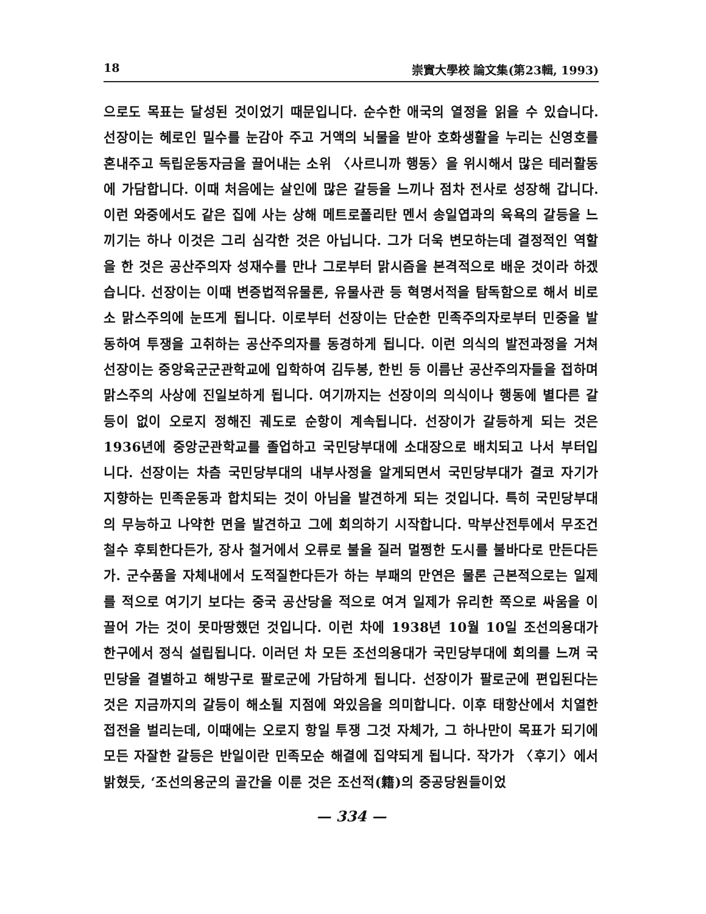18 崇實大學校 論文集(第23輯, 1993)
으로도 목표는 달성된 것이었기 때문입니다. 순수한 애국의 열정을 읽을 수 있습니다. 선장이는 헤로인 밀수를 눈감아 주고 거액의 뇌물을 받아 호화생활을 누리는 신영호를 혼내주고 독립운동자금을 끌어내는 소위 〈사르니까 행동〉을 위시해서 많은 테러활동에 가담합니다. 이때 처음에는 살인에 많은 갈등을 느끼나 점차 전사로 성장해 갑니다. 이런 와중에서도 같은 집에 사는 상해 메트로폴리탄 멘서 송일엽과의 육욕의 갈등을 느끼기는 하나 이것은 그리 심각한 것은 아닙니다. 그가 더욱 변모하는데 결정적인 역할을 한 것은 공산주의자 성재수를 만나 그로부터 맑시즘을 본격적으로 배운 것이라 하겠습니다. 선장이는 이때 변증법적유물론, 유물사관 등 혁명서적을 탐독함으로 해서 비로소 맑스주의에 눈뜨게 됩니다. 이로부터 선장이는 단순한 민족주의자로부터 민중을 발동하여 투쟁을 고취하는 공산주의자를 동경하게 됩니다. 이런 의식의 발전과정을 거쳐 선장이는 중앙육군군관학교에 입학하여 김두봉, 한빈 등 이름난 공산주의자들을 접하며 맑스주의 사상에 진일보하게 됩니다. 여기까지는 선장이의 의식이나 행동에 별다른 갈등이 없이 오로지 정해진 궤도로 순항이 계속됩니다. 선장이가 갈등하게 되는 것은 1936년에 중앙군관학교를 졸업하고 국민당부대에 소대장으로 배치되고 나서 부터입니다. 선장이는 차츰 국민당부대의 내부사정을 알게되면서 국민당부대가 결코 자기가 지향하는 민족운동과 합치되는 것이 아님을 발견하게 되는 것입니다. 특히 국민당부대의 무능하고 나약한 면을 발견하고 그에 회의하기 시작합니다. 막부산전투에서 무조건 철수 후퇴한다든가, 장사 철거에서 오류로 불을 질러 멀쩡한 도시를 불바다로 만든다든가. 군수품을 자체내에서 도적질한다든가 하는 부패의 만연은 물론 근본적으로는 일제를 적으로 여기기 보다는 중국 공산당을 적으로 여겨 일제가 유리한 쪽으로 싸움을 이끌어 가는 것이 못마땅했던 것입니다. 이런 차에 1938년 10월 10일 조선의용대가 한구에서 정식 설립됩니다. 이러던 차 모든 조선의용대가 국민당부대에 회의를 느껴 국민당을 결별하고 해방구로 팔로군에 가담하게 됩니다. 선장이가 팔로군에 편입된다는 것은 지금까지의 갈등이 해소될 지점에 와있음을 의미합니다. 이후 태항산에서 치열한 접전을 벌리는데, 이때에는 오로지 항일 투쟁 그것 자체가, 그 하나만이 목표가 되기에 모든 자잘한 갈등은 반일이란 민족모순 해결에 집약되게 됩니다. 작가가 〈후기〉에서 밝혔듯, ‘조선의용군의 골간을 이룬 것은 조선적(籍)의 중공당원들이었
— 334 —